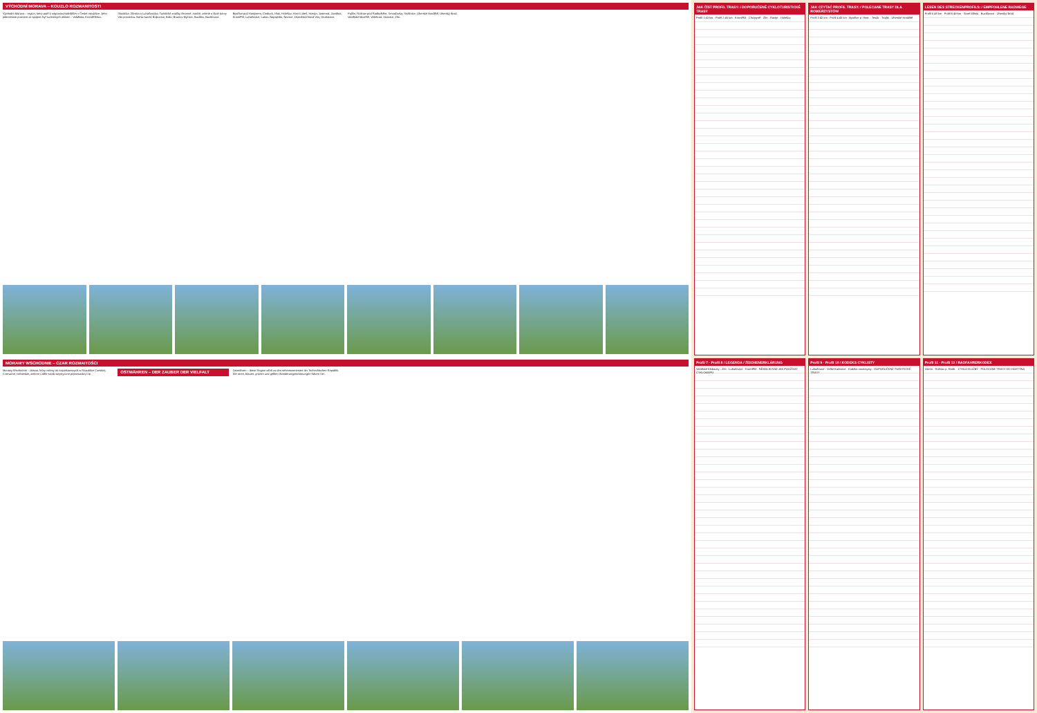VÝCHODNÍ MORAVA – KOUZLO ROZMANITOSTI
Východní Morava – region, který patří k nejpozoruhodnějším v České republice. Jeho jedinečnost pramení ze spojení čtyř turistických oblastí – Valašska, Kroměřížska, Slovácka, Zlínska a Luhačovicka. Turistické značky červené, modré, zelené a žluté barvy Vás provedou. Baťův kanál, Bojkovice, Brdo, Brumov-Bylnice, Buchlov, Buchlovice, Bystřice pod Hostýnem, Cimburk, Hluk, Holešov, Horní Lideč, Hostýn, Jasenná, Javořina, Kroměříž, Luhačovice, Lukov, Napajedla, Nivnice, Ostrožská Nová Ves, Otrokovice, Pulčín, Rožnov pod Radhoštěm, Smraďavka, Strážnice, Uherské Hradiště, Uherský Brod, Valašské Meziříčí, Velehrad, Vizovice, Zlín.
MORAWY WSCHODNIE – CZAR ROZMAITOŚCI
Morawy Wschodnie – obszar, który należy do najciekawszych w Republice Czeskiej. Czerwone, niebieskie, zielone i żółte szlaki turystyczne poprowadzą Cię.
OSTMÄHREN – DER ZAUBER DER VIELFALT
Ostmähren – diese Region zählt zu den sehenswertesten der Tschechischen Republik. Die roten, blauen, grünen und gelben Wanderwegmarkierungen führen Sie.
JAK ČÍST PROFIL TRASY: / DOPORUČENÉ CYKLOTURISTICKÉ TRASY
Profil 1 43 km · Profil 2 45 km · Kroměříž · Chropyně · Zlín · Rataje · Holešov
JAK CZYTAĆ PROFIL TRASY: / POLECANE TRASY DLA ROWERZYSTÓW
Profil 3 42 km · Profil 4 43 km · Bystřice p. Host. · Tesák · Troják · Uherské Hradiště
LESEN DES STRECKENPROFILS: / EMPFOHLENE RADWEGE
Profil 5 49 km · Profil 6 49 km · Staré Město · Buchlovice · Uherský Brod
Profil 7 · Profil 8 / LEGENDA / ZEICHENERKLÁRUNG
Valašské Klobouky · Zlín · Luhačovice · Kroměříž · NĚKOLIK RAD JAK POUŽÍVAT CYKLOMAPU
Profil 9 · Profil 10 / KODEKS CYKLISTY
Luhačovice · Velké Karlovice · Kodeks rowerzysty · DOPORUČENÉ TURISTICKÉ TRASY
Profil 11 · Profil 12 / RADFAHRERKODEX
Vsetín · Rožnov p. Radh. · CYKLOSLUŽBY · POLECANE TRASY DO HOSTÝNA